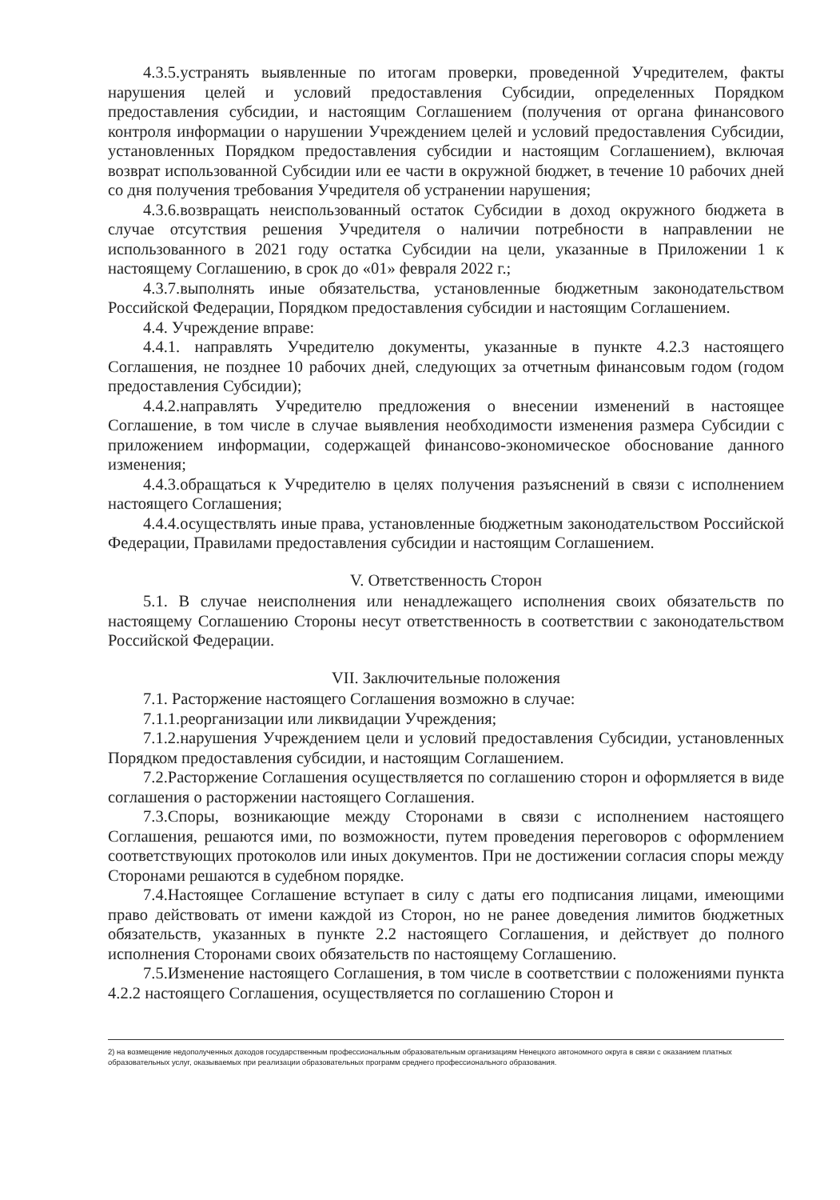4.3.5.устранять выявленные по итогам проверки, проведенной Учредителем, факты нарушения целей и условий предоставления Субсидии, определенных Порядком предоставления субсидии, и настоящим Соглашением (получения от органа финансового контроля информации о нарушении Учреждением целей и условий предоставления Субсидии, установленных Порядком предоставления субсидии и настоящим Соглашением), включая возврат использованной Субсидии или ее части в окружной бюджет, в течение 10 рабочих дней со дня получения требования Учредителя об устранении нарушения;
4.3.6.возвращать неиспользованный остаток Субсидии в доход окружного бюджета в случае отсутствия решения Учредителя о наличии потребности в направлении не использованного в 2021 году остатка Субсидии на цели, указанные в Приложении 1 к настоящему Соглашению, в срок до «01» февраля 2022 г.;
4.3.7.выполнять иные обязательства, установленные бюджетным законодательством Российской Федерации, Порядком предоставления субсидии и настоящим Соглашением.
4.4. Учреждение вправе:
4.4.1. направлять Учредителю документы, указанные в пункте 4.2.3 настоящего Соглашения, не позднее 10 рабочих дней, следующих за отчетным финансовым годом (годом предоставления Субсидии);
4.4.2.направлять Учредителю предложения о внесении изменений в настоящее Соглашение, в том числе в случае выявления необходимости изменения размера Субсидии с приложением информации, содержащей финансово-экономическое обоснование данного изменения;
4.4.3.обращаться к Учредителю в целях получения разъяснений в связи с исполнением настоящего Соглашения;
4.4.4.осуществлять иные права, установленные бюджетным законодательством Российской Федерации, Правилами предоставления субсидии и настоящим Соглашением.
V. Ответственность Сторон
5.1. В случае неисполнения или ненадлежащего исполнения своих обязательств по настоящему Соглашению Стороны несут ответственность в соответствии с законодательством Российской Федерации.
VII. Заключительные положения
7.1. Расторжение настоящего Соглашения возможно в случае:
7.1.1.реорганизации или ликвидации Учреждения;
7.1.2.нарушения Учреждением цели и условий предоставления Субсидии, установленных Порядком предоставления субсидии, и настоящим Соглашением.
7.2.Расторжение Соглашения осуществляется по соглашению сторон и оформляется в виде соглашения о расторжении настоящего Соглашения.
7.3.Споры, возникающие между Сторонами в связи с исполнением настоящего Соглашения, решаются ими, по возможности, путем проведения переговоров с оформлением соответствующих протоколов или иных документов. При не достижении согласия споры между Сторонами решаются в судебном порядке.
7.4.Настоящее Соглашение вступает в силу с даты его подписания лицами, имеющими право действовать от имени каждой из Сторон, но не ранее доведения лимитов бюджетных обязательств, указанных в пункте 2.2 настоящего Соглашения, и действует до полного исполнения Сторонами своих обязательств по настоящему Соглашению.
7.5.Изменение настоящего Соглашения, в том числе в соответствии с положениями пункта 4.2.2 настоящего Соглашения, осуществляется по соглашению Сторон и
2) на возмещение недополученных доходов государственным профессиональным образовательным организациям Ненецкого автономного округа в связи с оказанием платных образовательных услуг, оказываемых при реализации образовательных программ среднего профессионального образования.